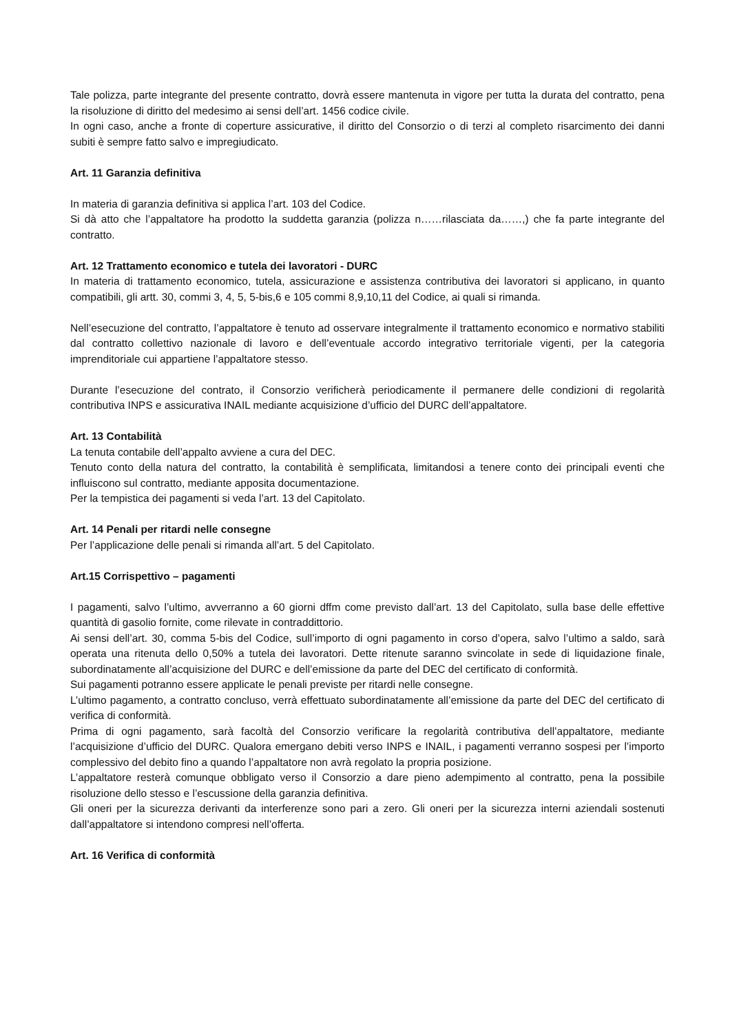Tale polizza, parte integrante del presente contratto, dovrà essere mantenuta in vigore per tutta la durata del contratto, pena la risoluzione di diritto del medesimo ai sensi dell’art. 1456 codice civile.
In ogni caso, anche a fronte di coperture assicurative, il diritto del Consorzio o di terzi al completo risarcimento dei danni subiti è sempre fatto salvo e impregiudicato.
Art. 11 Garanzia definitiva
In materia di garanzia definitiva si applica l’art. 103 del Codice.
Si dà atto che l’appaltatore ha prodotto la suddetta garanzia (polizza n……rilasciata da……,) che fa parte integrante del contratto.
Art. 12 Trattamento economico e tutela dei lavoratori - DURC
In materia di trattamento economico, tutela, assicurazione e assistenza contributiva dei lavoratori si applicano, in quanto compatibili, gli artt. 30, commi 3, 4, 5, 5-bis,6 e 105 commi 8,9,10,11 del Codice, ai quali si rimanda.
Nell’esecuzione del contratto, l’appaltatore è tenuto ad osservare integralmente il trattamento economico e normativo stabiliti dal contratto collettivo nazionale di lavoro e dell’eventuale accordo integrativo territoriale vigenti, per la categoria imprenditoriale cui appartiene l’appaltatore stesso.
Durante l’esecuzione del contrato, il Consorzio verificherà periodicamente il permanere delle condizioni di regolarità contributiva INPS e assicurativa INAIL mediante acquisizione d’ufficio del DURC dell’appaltatore.
Art. 13 Contabilità
La tenuta contabile dell’appalto avviene a cura del DEC.
Tenuto conto della natura del contratto, la contabilità è semplificata, limitandosi a tenere conto dei principali eventi che influiscono sul contratto, mediante apposita documentazione.
Per la tempistica dei pagamenti si veda l’art. 13 del Capitolato.
Art. 14 Penali per ritardi nelle consegne
Per l’applicazione delle penali si rimanda all’art. 5 del Capitolato.
Art.15 Corrispettivo – pagamenti
I pagamenti, salvo l’ultimo, avverranno a 60 giorni dffm come previsto dall’art. 13 del Capitolato, sulla base delle effettive quantità di gasolio fornite, come rilevate in contraddittorio.
Ai sensi dell’art. 30, comma 5-bis del Codice, sull’importo di ogni pagamento in corso d’opera, salvo l’ultimo a saldo, sarà operata una ritenuta dello 0,50% a tutela dei lavoratori. Dette ritenute saranno svincolate in sede di liquidazione finale, subordinatamente all’acquisizione del DURC e dell’emissione da parte del DEC del certificato di conformità.
Sui pagamenti potranno essere applicate le penali previste per ritardi nelle consegne.
L’ultimo pagamento, a contratto concluso, verrà effettuato subordinatamente all’emissione da parte del DEC del certificato di verifica di conformità.
Prima di ogni pagamento, sarà facoltà del Consorzio verificare la regolarità contributiva dell’appaltatore, mediante l’acquisizione d’ufficio del DURC. Qualora emergano debiti verso INPS e INAIL, i pagamenti verranno sospesi per l’importo complessivo del debito fino a quando l’appaltatore non avrà regolato la propria posizione.
L’appaltatore resterà comunque obbligato verso il Consorzio a dare pieno adempimento al contratto, pena la possibile risoluzione dello stesso e l’escussione della garanzia definitiva.
Gli oneri per la sicurezza derivanti da interferenze sono pari a zero. Gli oneri per la sicurezza interni aziendali sostenuti dall’appaltatore si intendono compresi nell’offerta.
Art. 16 Verifica di conformità